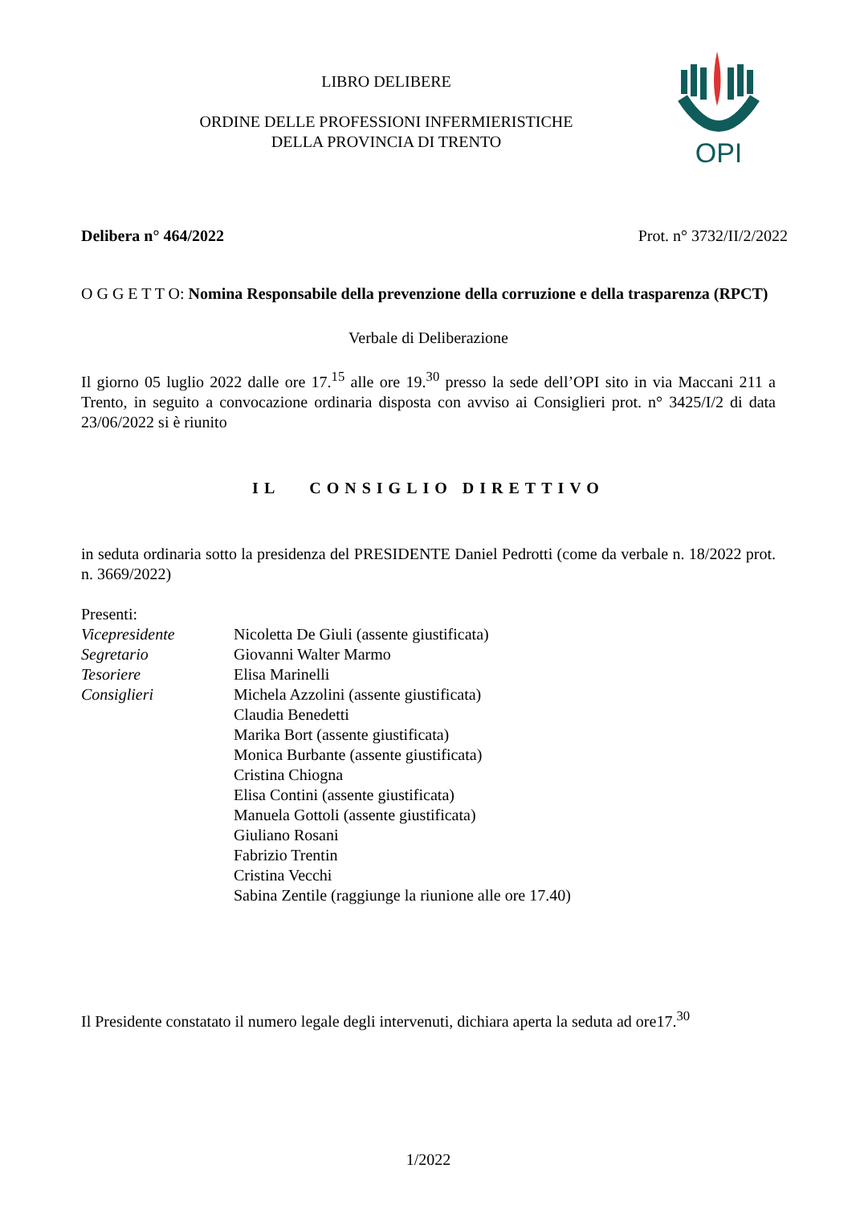OPI
LIBRO DELIBERE
ORDINE DELLE PROFESSIONI INFERMIERISTICHE
DELLA PROVINCIA DI TRENTO
Delibera n° 464/2022 Prot. n° 3732/II/2/2022
O G G E T T O: Nomina Responsabile della prevenzione della corruzione e della trasparenza (RPCT)
Verbale di Deliberazione
Il giorno 05 luglio 2022 dalle ore 17.<sup>15</sup> alle ore 19.<sup>30</sup> presso la sede dell’OPI sito in via Maccani 211 a Trento, in seguito a convocazione ordinaria disposta con avviso ai Consiglieri prot. n° 3425/I/2 di data 23/06/2022 si è riunito
IL CONSIGLIO DIRETTIVO
in seduta ordinaria sotto la presidenza del PRESIDENTE Daniel Pedrotti (come da verbale n. 18/2022 prot. n. 3669/2022)
Presenti:
| Vicepresidente | Nicoletta De Giuli (assente giustificata) |
| Segretario | Giovanni Walter Marmo |
| Tesoriere | Elisa Marinelli |
| Consiglieri | Michela Azzolini (assente giustificata) |
| | Claudia Benedetti |
| | Marika Bort (assente giustificata) |
| | Monica Burbante (assente giustificata) |
| | Cristina Chiogna |
| | Elisa Contini (assente giustificata) |
| | Manuela Gottoli (assente giustificata) |
| | Giuliano Rosani |
| | Fabrizio Trentin |
| | Cristina Vecchi |
| | Sabina Zentile (raggiunge la riunione alle ore 17.40) |
Il Presidente constatato il numero legale degli intervenuti, dichiara aperta la seduta ad ore17.<sup>30</sup>
1/2022